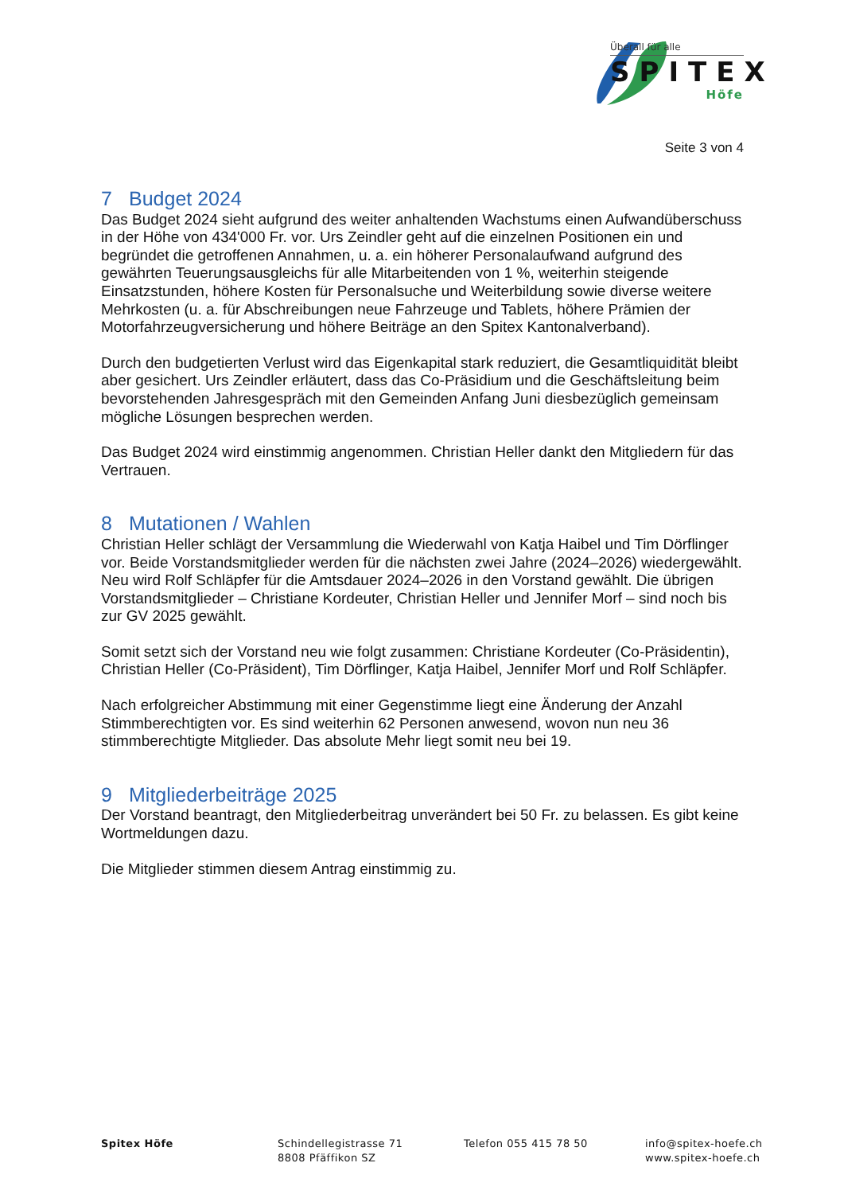Überall für alle
SPITEX
Höfe
Seite 3 von 4
7 Budget 2024
Das Budget 2024 sieht aufgrund des weiter anhaltenden Wachstums einen Aufwandüberschuss in der Höhe von 434'000 Fr. vor. Urs Zeindler geht auf die einzelnen Positionen ein und begründet die getroffenen Annahmen, u. a. ein höherer Personalaufwand aufgrund des gewährten Teuerungsausgleichs für alle Mitarbeitenden von 1 %, weiterhin steigende Einsatzstunden, höhere Kosten für Personalsuche und Weiterbildung sowie diverse weitere Mehrkosten (u. a. für Abschreibungen neue Fahrzeuge und Tablets, höhere Prämien der Motorfahrzeugversicherung und höhere Beiträge an den Spitex Kantonalverband).
Durch den budgetierten Verlust wird das Eigenkapital stark reduziert, die Gesamtliquidität bleibt aber gesichert. Urs Zeindler erläutert, dass das Co-Präsidium und die Geschäftsleitung beim bevorstehenden Jahresgespräch mit den Gemeinden Anfang Juni diesbezüglich gemeinsam mögliche Lösungen besprechen werden.
Das Budget 2024 wird einstimmig angenommen. Christian Heller dankt den Mitgliedern für das Vertrauen.
8 Mutationen / Wahlen
Christian Heller schlägt der Versammlung die Wiederwahl von Katja Haibel und Tim Dörflinger vor. Beide Vorstandsmitglieder werden für die nächsten zwei Jahre (2024–2026) wiedergewählt. Neu wird Rolf Schläpfer für die Amtsdauer 2024–2026 in den Vorstand gewählt. Die übrigen Vorstandsmitglieder – Christiane Kordeuter, Christian Heller und Jennifer Morf – sind noch bis zur GV 2025 gewählt.
Somit setzt sich der Vorstand neu wie folgt zusammen: Christiane Kordeuter (Co-Präsidentin), Christian Heller (Co-Präsident), Tim Dörflinger, Katja Haibel, Jennifer Morf und Rolf Schläpfer.
Nach erfolgreicher Abstimmung mit einer Gegenstimme liegt eine Änderung der Anzahl Stimmberechtigten vor. Es sind weiterhin 62 Personen anwesend, wovon nun neu 36 stimmberechtigte Mitglieder. Das absolute Mehr liegt somit neu bei 19.
9 Mitgliederbeiträge 2025
Der Vorstand beantragt, den Mitgliederbeitrag unverändert bei 50 Fr. zu belassen. Es gibt keine Wortmeldungen dazu.
Die Mitglieder stimmen diesem Antrag einstimmig zu.
Spitex Höfe Schindellegistrasse 71
8808 Pfäffikon SZ
Telefon 055 415 78 50 info@spitex-hoefe.ch
www.spitex-hoefe.ch